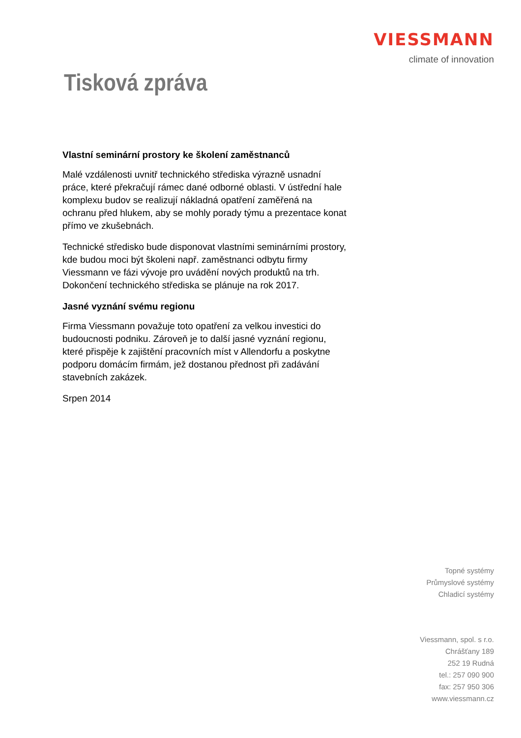VIESSMANN
climate of innovation
Tisková zpráva
Vlastní seminární prostory ke školení zaměstnanců
Malé vzdálenosti uvnitř technického střediska výrazně usnadní práce, které překračují rámec dané odborné oblasti. V ústřední hale komplexu budov se realizují nákladná opatření zaměřená na ochranu před hlukem, aby se mohly porady týmu a prezentace konat přímo ve zkušebnách.
Technické středisko bude disponovat vlastními seminárními prostory, kde budou moci být školeni např. zaměstnanci odbytu firmy Viessmann ve fázi vývoje pro uvádění nových produktů na trh. Dokončení technického střediska se plánuje na rok 2017.
Jasné vyznání svému regionu
Firma Viessmann považuje toto opatření za velkou investici do budoucnosti podniku. Zároveň je to další jasné vyznání regionu, které přispěje k zajištění pracovních míst v Allendorfu a poskytne podporu domácím firmám, jež dostanou přednost při zadávání stavebních zakázek.
Srpen 2014
Topné systémy
Průmyslové systémy
Chladicí systémy
Viessmann, spol. s r.o.
Chrášťany 189
252 19 Rudná
tel.: 257 090 900
fax: 257 950 306
www.viessmann.cz